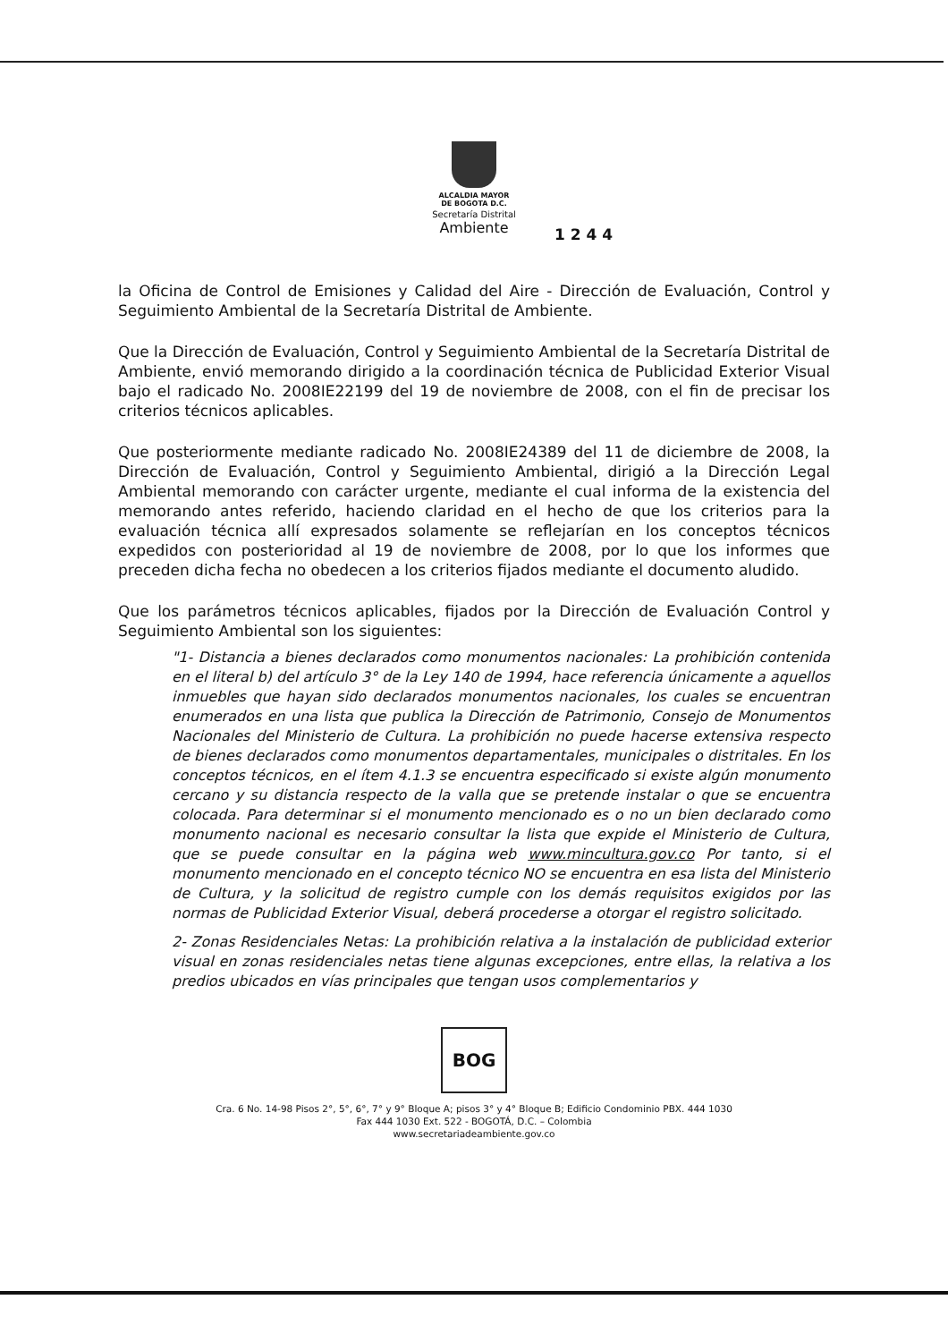ALCALDIA MAYOR
DE BOGOTA D.C.
Secretaría Distrital
Ambiente
1 2 4 4
la Oficina de Control de Emisiones y Calidad del Aire - Dirección de Evaluación, Control y Seguimiento Ambiental de la Secretaría Distrital de Ambiente.
Que la Dirección de Evaluación, Control y Seguimiento Ambiental de la Secretaría Distrital de Ambiente, envió memorando dirigido a la coordinación técnica de Publicidad Exterior Visual bajo el radicado No. 2008IE22199 del 19 de noviembre de 2008, con el fin de precisar los criterios técnicos aplicables.
Que posteriormente mediante radicado No. 2008IE24389 del 11 de diciembre de 2008, la Dirección de Evaluación, Control y Seguimiento Ambiental, dirigió a la Dirección Legal Ambiental memorando con carácter urgente, mediante el cual informa de la existencia del memorando antes referido, haciendo claridad en el hecho de que los criterios para la evaluación técnica allí expresados solamente se reflejarían en los conceptos técnicos expedidos con posterioridad al 19 de noviembre de 2008, por lo que los informes que preceden dicha fecha no obedecen a los criterios fijados mediante el documento aludido.
Que los parámetros técnicos aplicables, fijados por la Dirección de Evaluación Control y Seguimiento Ambiental son los siguientes:
"1- Distancia a bienes declarados como monumentos nacionales: La prohibición contenida en el literal b) del artículo 3° de la Ley 140 de 1994, hace referencia únicamente a aquellos inmuebles que hayan sido declarados monumentos nacionales, los cuales se encuentran enumerados en una lista que publica la Dirección de Patrimonio, Consejo de Monumentos Nacionales del Ministerio de Cultura. La prohibición no puede hacerse extensiva respecto de bienes declarados como monumentos departamentales, municipales o distritales. En los conceptos técnicos, en el ítem 4.1.3 se encuentra especificado si existe algún monumento cercano y su distancia respecto de la valla que se pretende instalar o que se encuentra colocada. Para determinar si el monumento mencionado es o no un bien declarado como monumento nacional es necesario consultar la lista que expide el Ministerio de Cultura, que se puede consultar en la página web www.mincultura.gov.co Por tanto, si el monumento mencionado en el concepto técnico NO se encuentra en esa lista del Ministerio de Cultura, y la solicitud de registro cumple con los demás requisitos exigidos por las normas de Publicidad Exterior Visual, deberá procederse a otorgar el registro solicitado.
2- Zonas Residenciales Netas: La prohibición relativa a la instalación de publicidad exterior visual en zonas residenciales netas tiene algunas excepciones, entre ellas, la relativa a los predios ubicados en vías principales que tengan usos complementarios y
BOG
Cra. 6 No. 14-98 Pisos 2°, 5°, 6°, 7° y 9° Bloque A; pisos 3° y 4° Bloque B; Edificio Condominio PBX. 444 1030
Fax 444 1030 Ext. 522 - BOGOTÁ, D.C. – Colombia
www.secretariadeambiente.gov.co